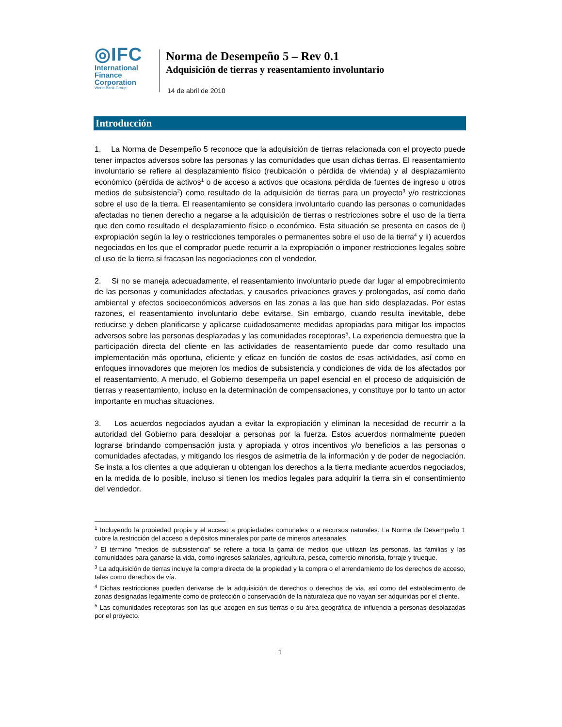◎IFC
International
Finance
Corporation
World Bank Group
Norma de Desempeño 5 – Rev 0.1
Adquisición de tierras y reasentamiento involuntario
14 de abril de 2010
Introducción
1. La Norma de Desempeño 5 reconoce que la adquisición de tierras relacionada con el proyecto puede tener impactos adversos sobre las personas y las comunidades que usan dichas tierras. El reasentamiento involuntario se refiere al desplazamiento físico (reubicación o pérdida de vivienda) y al desplazamiento económico (pérdida de activos<sup>1</sup> o de acceso a activos que ocasiona pérdida de fuentes de ingreso u otros medios de subsistencia<sup>2</sup>) como resultado de la adquisición de tierras para un proyecto<sup>3</sup> y/o restricciones sobre el uso de la tierra. El reasentamiento se considera involuntario cuando las personas o comunidades afectadas no tienen derecho a negarse a la adquisición de tierras o restricciones sobre el uso de la tierra que den como resultado el desplazamiento físico o económico. Esta situación se presenta en casos de i) expropiación según la ley o restricciones temporales o permanentes sobre el uso de la tierra<sup>4</sup> y ii) acuerdos negociados en los que el comprador puede recurrir a la expropiación o imponer restricciones legales sobre el uso de la tierra si fracasan las negociaciones con el vendedor.
2. Si no se maneja adecuadamente, el reasentamiento involuntario puede dar lugar al empobrecimiento de las personas y comunidades afectadas, y causarles privaciones graves y prolongadas, así como daño ambiental y efectos socioeconómicos adversos en las zonas a las que han sido desplazadas. Por estas razones, el reasentamiento involuntario debe evitarse. Sin embargo, cuando resulta inevitable, debe reducirse y deben planificarse y aplicarse cuidadosamente medidas apropiadas para mitigar los impactos adversos sobre las personas desplazadas y las comunidades receptoras<sup>5</sup>. La experiencia demuestra que la participación directa del cliente en las actividades de reasentamiento puede dar como resultado una implementación más oportuna, eficiente y eficaz en función de costos de esas actividades, así como en enfoques innovadores que mejoren los medios de subsistencia y condiciones de vida de los afectados por el reasentamiento. A menudo, el Gobierno desempeña un papel esencial en el proceso de adquisición de tierras y reasentamiento, incluso en la determinación de compensaciones, y constituye por lo tanto un actor importante en muchas situaciones.
3. Los acuerdos negociados ayudan a evitar la expropiación y eliminan la necesidad de recurrir a la autoridad del Gobierno para desalojar a personas por la fuerza. Estos acuerdos normalmente pueden lograrse brindando compensación justa y apropiada y otros incentivos y/o beneficios a las personas o comunidades afectadas, y mitigando los riesgos de asimetría de la información y de poder de negociación. Se insta a los clientes a que adquieran u obtengan los derechos a la tierra mediante acuerdos negociados, en la medida de lo posible, incluso si tienen los medios legales para adquirir la tierra sin el consentimiento del vendedor.
<sup>1</sup> Incluyendo la propiedad propia y el acceso a propiedades comunales o a recursos naturales. La Norma de Desempeño 1 cubre la restricción del acceso a depósitos minerales por parte de mineros artesanales.
<sup>2</sup> El término "medios de subsistencia" se refiere a toda la gama de medios que utilizan las personas, las familias y las comunidades para ganarse la vida, como ingresos salariales, agricultura, pesca, comercio minorista, forraje y trueque.
<sup>3</sup> La adquisición de tierras incluye la compra directa de la propiedad y la compra o el arrendamiento de los derechos de acceso, tales como derechos de vía.
<sup>4</sup> Dichas restricciones pueden derivarse de la adquisición de derechos o derechos de via, así como del establecimiento de zonas designadas legalmente como de protección o conservación de la naturaleza que no vayan ser adquiridas por el cliente.
<sup>5</sup> Las comunidades receptoras son las que acogen en sus tierras o su área geográfica de influencia a personas desplazadas por el proyecto.
1